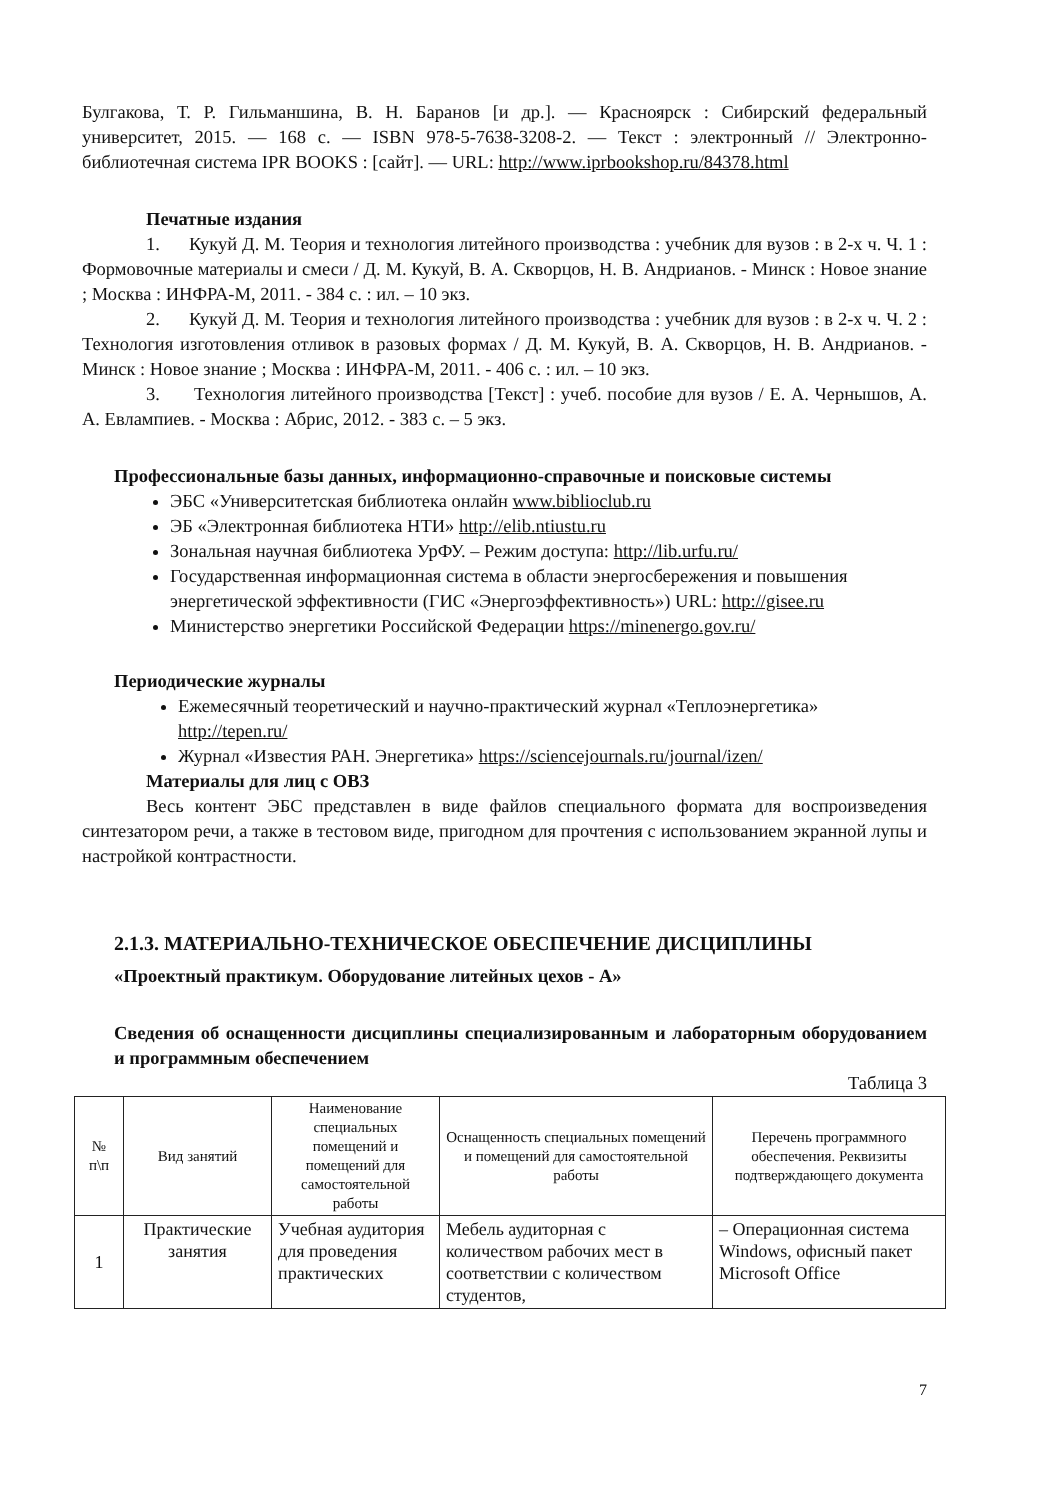Булгакова, Т. Р. Гильманшина, В. Н. Баранов [и др.]. — Красноярск : Сибирский федеральный университет, 2015. — 168 с. — ISBN 978-5-7638-3208-2. — Текст : электронный // Электронно-библиотечная система IPR BOOKS : [сайт]. — URL: http://www.iprbookshop.ru/84378.html
Печатные издания
1. Кукуй Д. М. Теория и технология литейного производства : учебник для вузов : в 2-х ч. Ч. 1 : Формовочные материалы и смеси / Д. М. Кукуй, В. А. Скворцов, Н. В. Андрианов. - Минск : Новое знание ; Москва : ИНФРА-М, 2011. - 384 с. : ил. – 10 экз.
2. Кукуй Д. М. Теория и технология литейного производства : учебник для вузов : в 2-х ч. Ч. 2 : Технология изготовления отливок в разовых формах / Д. М. Кукуй, В. А. Скворцов, Н. В. Андрианов. - Минск : Новое знание ; Москва : ИНФРА-М, 2011. - 406 с. : ил. – 10 экз.
3. Технология литейного производства [Текст] : учеб. пособие для вузов / Е. А. Чернышов, А. А. Евлампиев. - Москва : Абрис, 2012. - 383 с. – 5 экз.
Профессиональные базы данных, информационно-справочные и поисковые системы
ЭБС «Университетская библиотека онлайн www.biblioclub.ru
ЭБ «Электронная библиотека НТИ» http://elib.ntiustu.ru
Зональная научная библиотека УрФУ. – Режим доступа: http://lib.urfu.ru/
Государственная информационная система в области энергосбережения и повышения энергетической эффективности (ГИС «Энергоэффективность») URL: http://gisee.ru
Министерство энергетики Российской Федерации https://minenergo.gov.ru/
Периодические журналы
Ежемесячный теоретический и научно-практический журнал «Теплоэнергетика» http://tepen.ru/
Журнал «Известия РАН. Энергетика» https://sciencejournals.ru/journal/izen/
Материалы для лиц с ОВЗ
Весь контент ЭБС представлен в виде файлов специального формата для воспроизведения синтезатором речи, а также в тестовом виде, пригодном для прочтения с использованием экранной лупы и настройкой контрастности.
2.1.3. МАТЕРИАЛЬНО-ТЕХНИЧЕСКОЕ ОБЕСПЕЧЕНИЕ ДИСЦИПЛИНЫ
«Проектный практикум. Оборудование литейных цехов - А»
Сведения об оснащенности дисциплины специализированным и лабораторным оборудованием и программным обеспечением
Таблица 3
| № п\п | Вид занятий | Наименование специальных помещений и помещений для самостоятельной работы | Оснащенность специальных помещений и помещений для самостоятельной работы | Перечень программного обеспечения. Реквизиты подтверждающего документа |
| --- | --- | --- | --- | --- |
| 1 | Практические занятия | Учебная аудитория для проведения практических | Мебель аудиторная с количеством рабочих мест в соответствии с количеством студентов, | – Операционная система Windows, офисный пакет Microsoft Office |
7